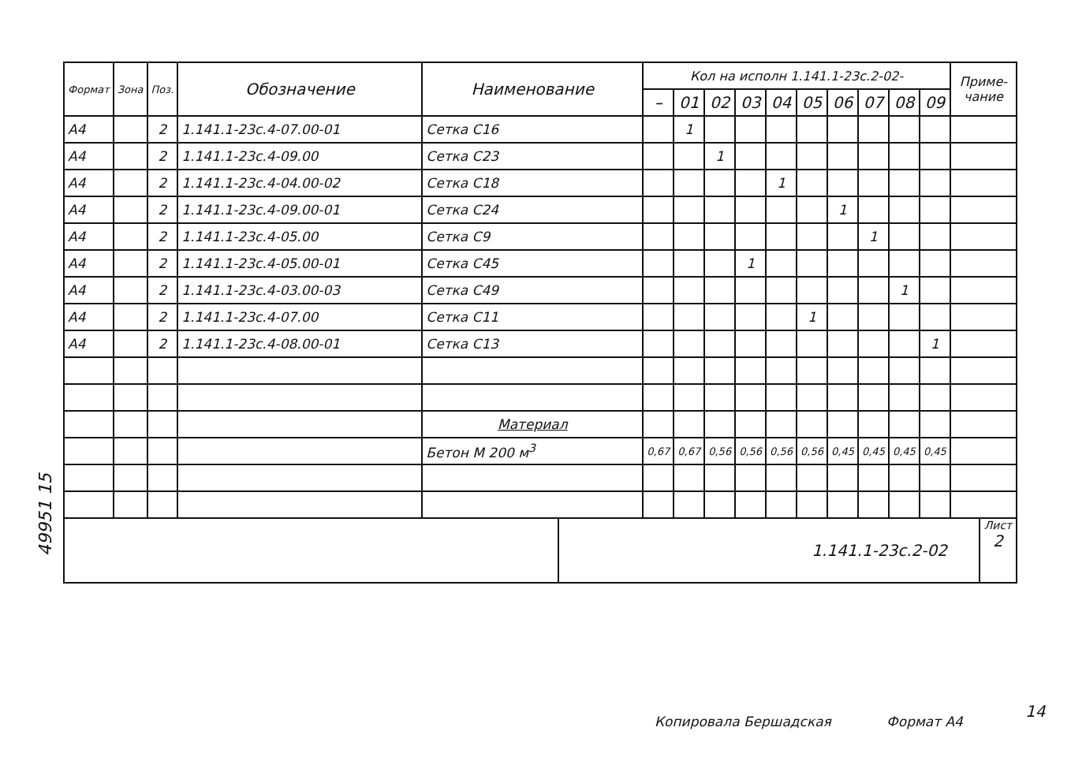49951 15
| Формат | Зона | Поз. | Обозначение | Наименование | Кол на исполн 1.141.1-23с.2-02- | | | | | | | | | | Приме-чание |
| --- | --- | --- | --- | --- | --- | --- | --- | --- | --- | --- | --- | --- | --- | --- | --- |
| | | | | | – | 01 | 02 | 03 | 04 | 05 | 06 | 07 | 08 | 09 | |
| А4 | | 2 | 1.141.1-23с.4-07.00-01 | Сетка С16 | | 1 | | | | | | | | | |
| А4 | | 2 | 1.141.1-23с.4-09.00 | Сетка С23 | | | 1 | | | | | | | | |
| А4 | | 2 | 1.141.1-23с.4-04.00-02 | Сетка С18 | | | | | 1 | | | | | | |
| А4 | | 2 | 1.141.1-23с.4-09.00-01 | Сетка С24 | | | | | | | 1 | | | | |
| А4 | | 2 | 1.141.1-23с.4-05.00 | Сетка С9 | | | | | | | | 1 | | | |
| А4 | | 2 | 1.141.1-23с.4-05.00-01 | Сетка С45 | | | | 1 | | | | | | | |
| А4 | | 2 | 1.141.1-23с.4-03.00-03 | Сетка С49 | | | | | | | | | 1 | | |
| А4 | | 2 | 1.141.1-23с.4-07.00 | Сетка С11 | | | | | | 1 | | | | | |
| А4 | | 2 | 1.141.1-23с.4-08.00-01 | Сетка С13 | | | | | | | | | | 1 | |
| | | | | Материал | | | | | | | | | | | |
| | | | | Бетон М 200 м<sup>3</sup> | 0,67 | 0,67 | 0,56 | 0,56 | 0,56 | 0,56 | 0,45 | 0,45 | 0,45 | 0,45 | |
1.141.1-23с.2-02
Лист
2
Копировала Бершадская Формат А4
14